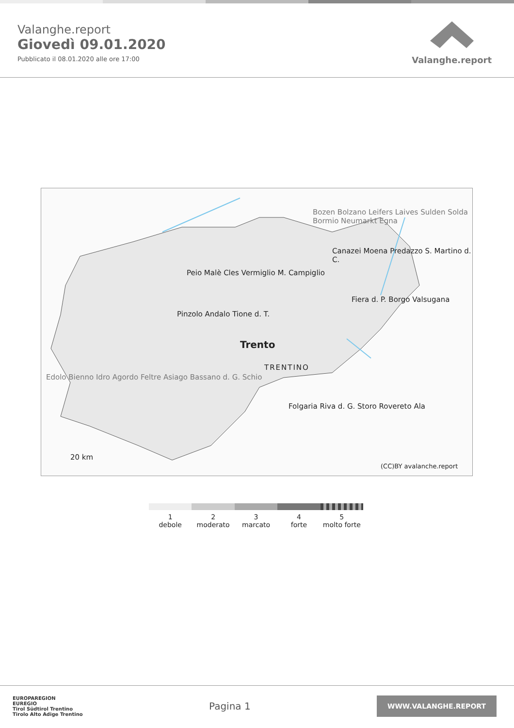Valanghe.report
Giovedì 09.01.2020
Pubblicato il 08.01.2020 alle ore 17:00
Valanghe.report
Peio Malè Cles Vermiglio M. Campiglio
Pinzolo Andalo Tione d. T.
Trento
TRENTINO
Folgaria Riva d. G. Storo Rovereto Ala
Bozen Bolzano Leifers Laives Sulden Solda Bormio Neumarkt Egna
Canazei Moena Predazzo S. Martino d. C.
Fiera d. P. Borgo Valsugana
Edolo Bienno Idro Agordo Feltre Asiago Bassano d. G. Schio
20 km
(CC)BY avalanche.report
1
debole
2
moderato
3
marcato
4
forte
5
molto forte
EUROPAREGION
EUREGIO
Tirol Südtirol Trentino
Tirolo Alto Adige Trentino
Pagina 1
WWW.VALANGHE.REPORT